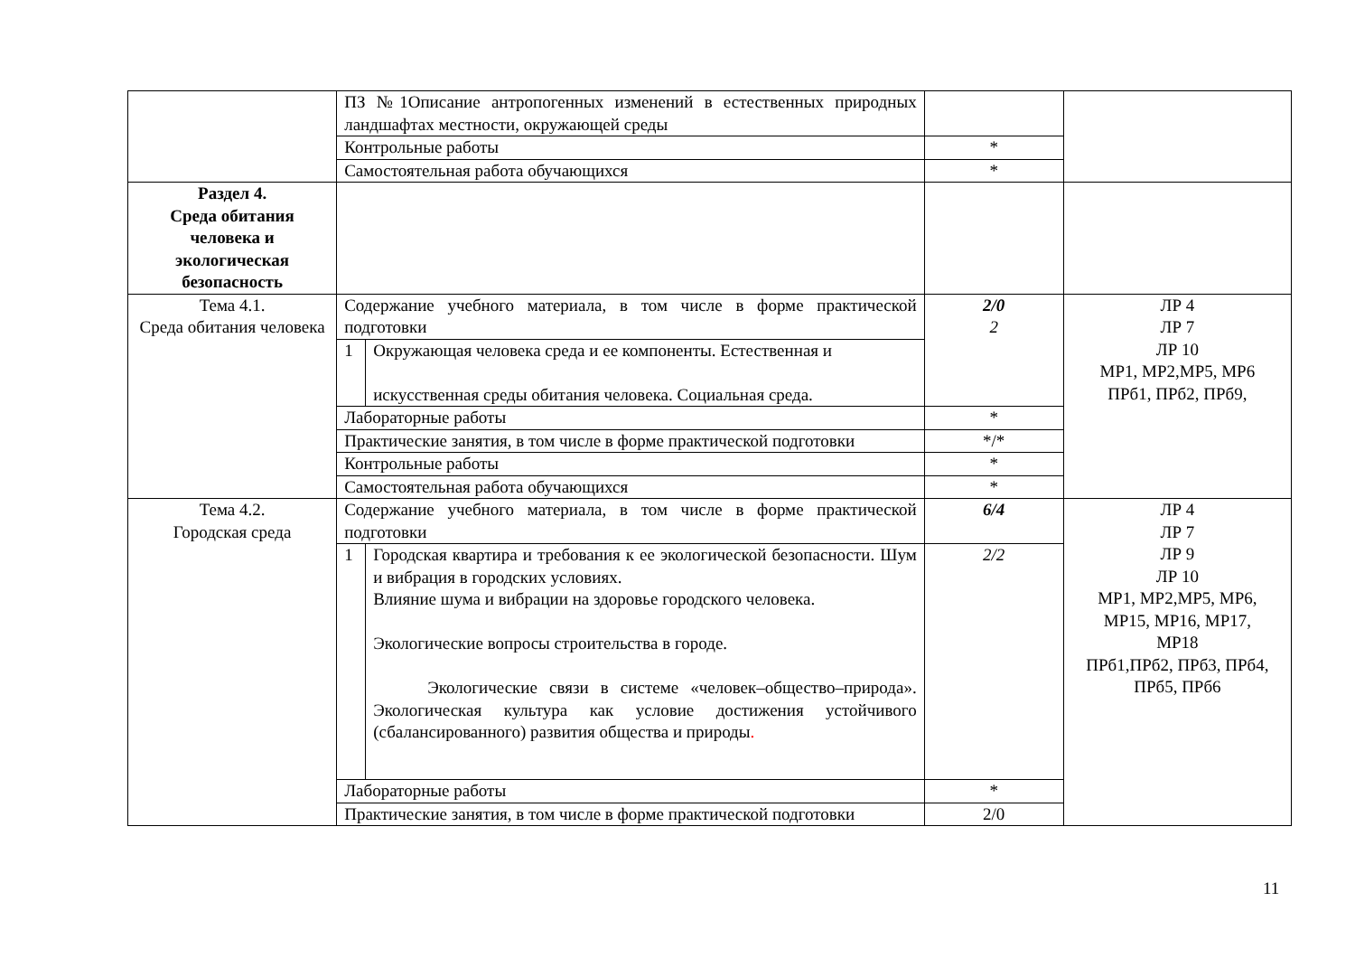| | ПЗ №1Описание антропогенных изменений в естественных природных ландшафтах местности, окружающей среды | | | |
| | Контрольные работы | | * | |
| | Самостоятельная работа обучающихся | | * | |
| Раздел 4. Среда обитания человека и экологическая безопасность | | | | |
| Тема 4.1. Среда обитания человека | Содержание учебного материала, в том числе в форме практической подготовки | | 2/0 2 | ЛР 4 ЛР 7 ЛР 10 МР1, МР2,МР5, МР6 ПРб1, ПРб2, ПРб9, |
| | 1 | Окружающая человека среда и ее компоненты. Естественная и искусственная среды обитания человека. Социальная среда. | | |
| | Лабораторные работы | | * | |
| | Практические занятия, в том числе в форме практической подготовки | | */* | |
| | Контрольные работы | | * | |
| | Самостоятельная работа обучающихся | | * | |
| Тема 4.2. Городская среда | Содержание учебного материала, в том числе в форме практической подготовки | | 6/4 | ЛР 4 ЛР 7 ЛР 9 ЛР 10 МР1, МР2,МР5, МР6, МР15, МР16, МР17, МР18 ПРб1,ПРб2, ПРб3, ПРб4, ПРб5, ПРб6 |
| | 1 | Городская квартира и требования к ее экологической безопасности. Шум и вибрация в городских условиях. Влияние шума и вибрации на здоровье городского человека. Экологические вопросы строительства в городе. Экологические связи в системе «человек–общество–природа». Экологическая культура как условие достижения устойчивого (сбалансированного) развития общества и природы . | 2/2 | |
| | Лабораторные работы | | * | |
| | Практические занятия, в том числе в форме практической подготовки | | 2/0 | |
11